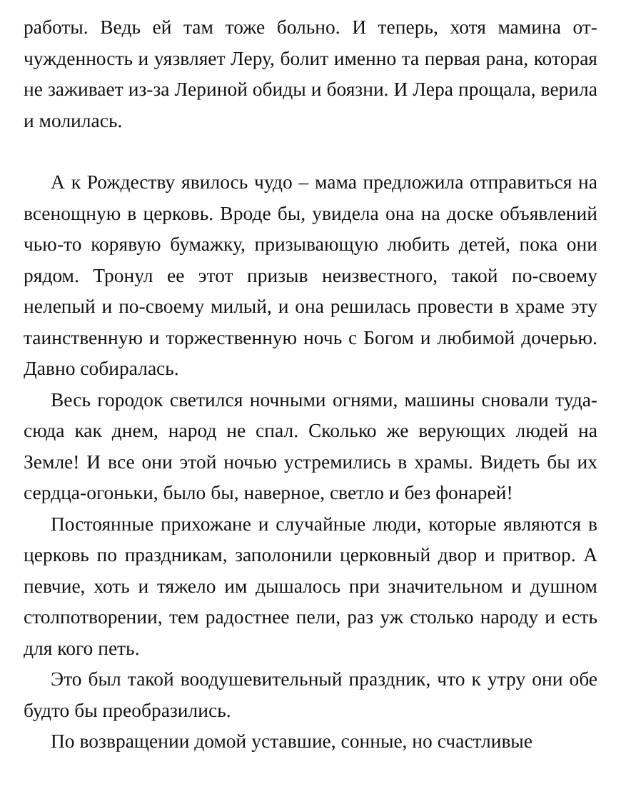работы. Ведь ей там тоже больно. И теперь, хотя мамина от­чужденность и уязвляет Леру, болит именно та первая рана, которая не заживает из-за Лериной обиды и боязни. И Лера прощала, верила и молилась.
А к Рождеству явилось чудо – мама предложила отпра­виться на всенощную в церковь. Вроде бы, увидела она на доске объявлений чью-то корявую бумажку, призывающую любить детей, пока они рядом. Тронул ее этот призыв неиз­вестного, такой по-своему нелепый и по-своему милый, и она решилась провести в храме эту таинственную и торже­ственную ночь с Богом и любимой дочерью. Давно собира­лась.
Весь городок светился ночными огнями, машины сновали туда-сюда как днем, народ не спал. Сколько же верующих людей на Земле! И все они этой ночью устремились в храмы. Видеть бы их сердца-огоньки, было бы, наверное, светло и без фонарей!
Постоянные прихожане и случайные люди, которые явля­ются в церковь по праздникам, заполонили церковный двор и притвор. А певчие, хоть и тяжело им дышалось при значи­тельном и душном столпотворении, тем радостнее пели, раз уж столько народу и есть для кого петь.
Это был такой воодушевительный праздник, что к утру они обе будто бы преобразились.
По возвращении домой уставшие, сонные, но счастливые